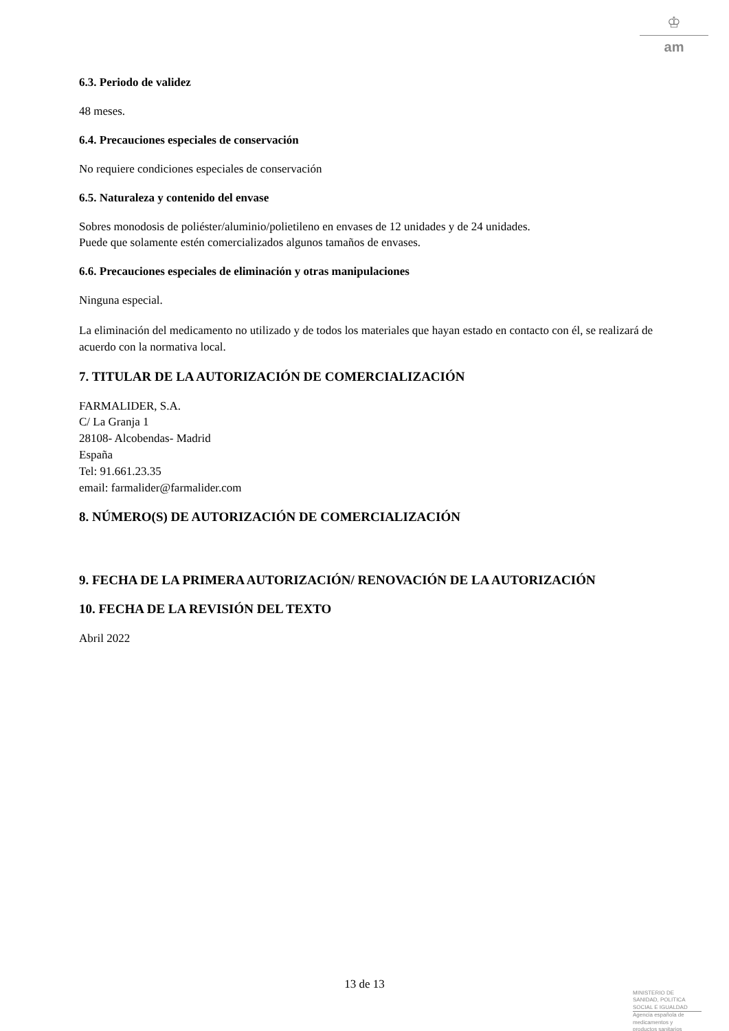♔
am
6.3. Periodo de validez
48 meses.
6.4. Precauciones especiales de conservación
No requiere condiciones especiales de conservación
6.5. Naturaleza y contenido del envase
Sobres monodosis de poliéster/aluminio/polietileno en envases de 12 unidades y de 24 unidades.
Puede que solamente estén comercializados algunos tamaños de envases.
6.6. Precauciones especiales de eliminación y otras manipulaciones
Ninguna especial.
La eliminación del medicamento no utilizado y de todos los materiales que hayan estado en contacto con él, se realizará de acuerdo con la normativa local.
7. TITULAR DE LA AUTORIZACIÓN DE COMERCIALIZACIÓN
FARMALIDER, S.A.
C/ La Granja 1
28108- Alcobendas- Madrid
España
Tel: 91.661.23.35
email: farmalider@farmalider.com
8. NÚMERO(S) DE AUTORIZACIÓN DE COMERCIALIZACIÓN
9. FECHA DE LA PRIMERA AUTORIZACIÓN/ RENOVACIÓN DE LA AUTORIZACIÓN
10. FECHA DE LA REVISIÓN DEL TEXTO
Abril 2022
13 de 13
MINISTERIO DE
SANIDAD, POLITICA
SOCIAL E IGUALDAD
Agencia española de
medicamentos y
productos sanitarios